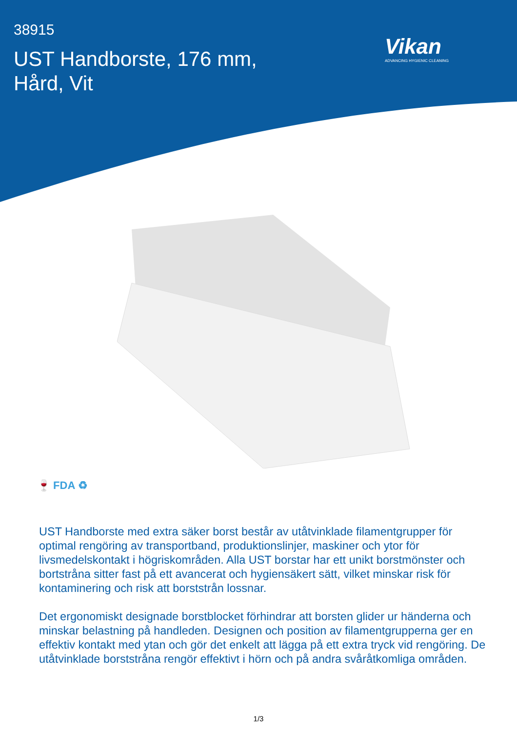38915
UST Handborste, 176 mm,
Hård, Vit
Vikan
ADVANCING HYGIENIC CLEANING
🍷 FDA ♻
UST Handborste med extra säker borst består av utåtvinklade filamentgrupper för optimal rengöring av transportband, produktionslinjer, maskiner och ytor för livsmedelskontakt i högriskområden. Alla UST borstar har ett unikt borstmönster och bortstråna sitter fast på ett avancerat och hygiensäkert sätt, vilket minskar risk för kontaminering och risk att borststrån lossnar.
Det ergonomiskt designade borstblocket förhindrar att borsten glider ur händerna och minskar belastning på handleden. Designen och position av filamentgrupperna ger en effektiv kontakt med ytan och gör det enkelt att lägga på ett extra tryck vid rengöring. De utåtvinklade borststråna rengör effektivt i hörn och på andra svåråtkomliga områden.
1/3